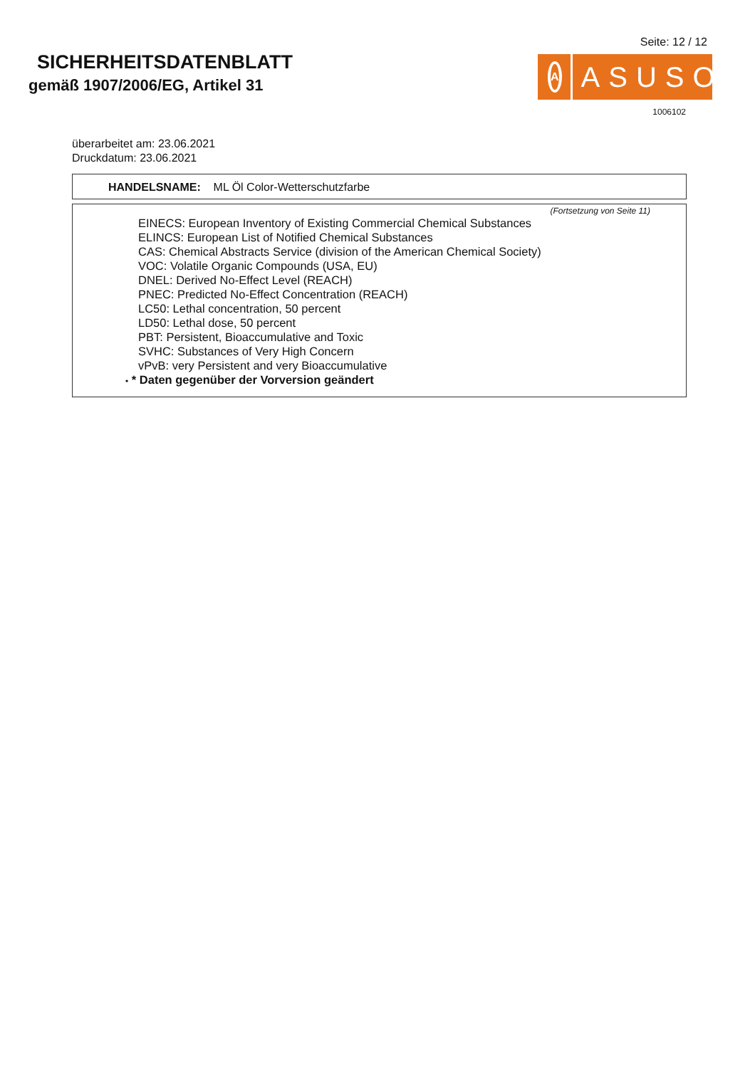SICHERHEITSDATENBLATT
gemäß 1907/2006/EG, Artikel 31
Seite: 12 / 12
A
ASUSO
1006102
überarbeitet am: 23.06.2021
Druckdatum: 23.06.2021
HANDELSNAME: ML Öl Color-Wetterschutzfarbe
(Fortsetzung von Seite 11)
EINECS: European Inventory of Existing Commercial Chemical Substances
ELINCS: European List of Notified Chemical Substances
CAS: Chemical Abstracts Service (division of the American Chemical Society)
VOC: Volatile Organic Compounds (USA, EU)
DNEL: Derived No-Effect Level (REACH)
PNEC: Predicted No-Effect Concentration (REACH)
LC50: Lethal concentration, 50 percent
LD50: Lethal dose, 50 percent
PBT: Persistent, Bioaccumulative and Toxic
SVHC: Substances of Very High Concern
vPvB: very Persistent and very Bioaccumulative
• * Daten gegenüber der Vorversion geändert